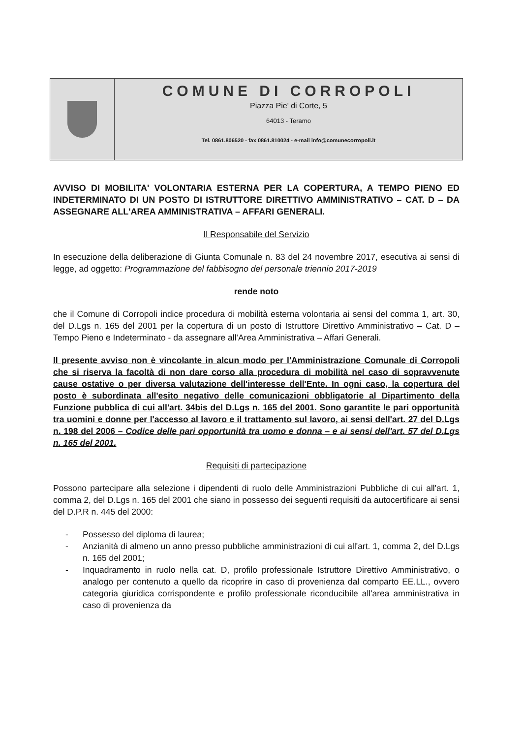COMUNE DI CORROPOLI
Piazza Pie' di Corte, 5
64013 - Teramo
Tel. 0861.806520 - fax 0861.810024 - e-mail info@comunecorropoli.it
AVVISO DI MOBILITA' VOLONTARIA ESTERNA PER LA COPERTURA, A TEMPO PIENO ED INDETERMINATO DI UN POSTO DI ISTRUTTORE DIRETTIVO AMMINISTRATIVO – CAT. D – DA ASSEGNARE ALL'AREA AMMINISTRATIVA – AFFARI GENERALI.
Il Responsabile del Servizio
In esecuzione della deliberazione di Giunta Comunale n. 83 del 24 novembre 2017, esecutiva ai sensi di legge, ad oggetto: Programmazione del fabbisogno del personale triennio 2017-2019
rende noto
che il Comune di Corropoli indice procedura di mobilità esterna volontaria ai sensi del comma 1, art. 30, del D.Lgs n. 165 del 2001 per la copertura di un posto di Istruttore Direttivo Amministrativo – Cat. D – Tempo Pieno e Indeterminato - da assegnare all'Area Amministrativa – Affari Generali.
Il presente avviso non è vincolante in alcun modo per l'Amministrazione Comunale di Corropoli che si riserva la facoltà di non dare corso alla procedura di mobilità nel caso di sopravvenute cause ostative o per diversa valutazione dell'interesse dell'Ente. In ogni caso, la copertura del posto è subordinata all'esito negativo delle comunicazioni obbligatorie al Dipartimento della Funzione pubblica di cui all'art. 34bis del D.Lgs n. 165 del 2001. Sono garantite le pari opportunità tra uomini e donne per l'accesso al lavoro e il trattamento sul lavoro, ai sensi dell'art. 27 del D.Lgs n. 198 del 2006 – Codice delle pari opportunità tra uomo e donna – e ai sensi dell'art. 57 del D.Lgs n. 165 del 2001.
Requisiti di partecipazione
Possono partecipare alla selezione i dipendenti di ruolo delle Amministrazioni Pubbliche di cui all'art. 1, comma 2, del D.Lgs n. 165 del 2001 che siano in possesso dei seguenti requisiti da autocertificare ai sensi del D.P.R n. 445 del 2000:
- Possesso del diploma di laurea;
- Anzianità di almeno un anno presso pubbliche amministrazioni di cui all'art. 1, comma 2, del D.Lgs n. 165 del 2001;
- Inquadramento in ruolo nella cat. D, profilo professionale Istruttore Direttivo Amministrativo, o analogo per contenuto a quello da ricoprire in caso di provenienza dal comparto EE.LL., ovvero categoria giuridica corrispondente e profilo professionale riconducibile all'area amministrativa in caso di provenienza da